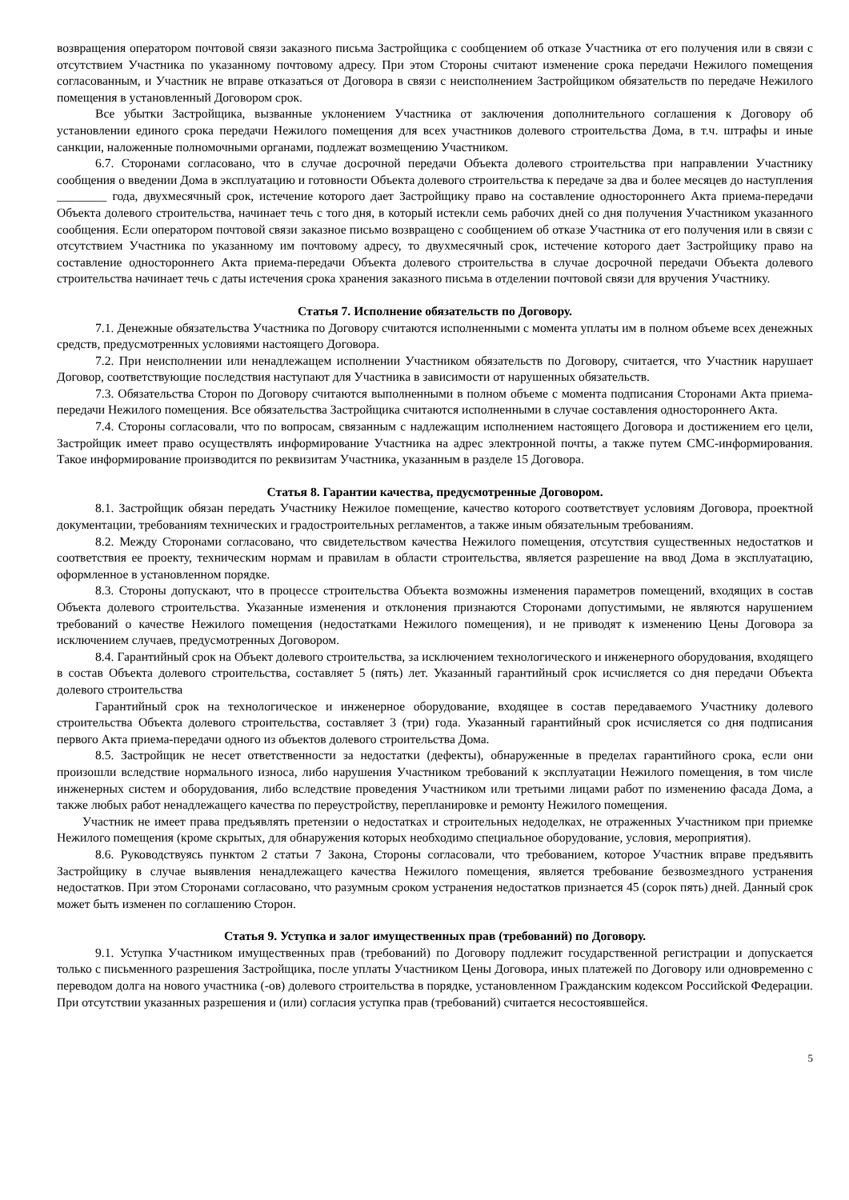возвращения оператором почтовой связи заказного письма Застройщика с сообщением об отказе Участника от его получения или в связи с отсутствием Участника по указанному почтовому адресу. При этом Стороны считают изменение срока передачи Нежилого помещения согласованным, и Участник не вправе отказаться от Договора в связи с неисполнением Застройщиком обязательств по передаче Нежилого помещения в установленный Договором срок.
Все убытки Застройщика, вызванные уклонением Участника от заключения дополнительного соглашения к Договору об установлении единого срока передачи Нежилого помещения для всех участников долевого строительства Дома, в т.ч. штрафы и иные санкции, наложенные полномочными органами, подлежат возмещению Участником.
6.7. Сторонами согласовано, что в случае досрочной передачи Объекта долевого строительства при направлении Участнику сообщения о введении Дома в эксплуатацию и готовности Объекта долевого строительства к передаче за два и более месяцев до наступления ________ года, двухмесячный срок, истечение которого дает Застройщику право на составление одностороннего Акта приема-передачи Объекта долевого строительства, начинает течь с того дня, в который истекли семь рабочих дней со дня получения Участником указанного сообщения. Если оператором почтовой связи заказное письмо возвращено с сообщением об отказе Участника от его получения или в связи с отсутствием Участника по указанному им почтовому адресу, то двухмесячный срок, истечение которого дает Застройщику право на составление одностороннего Акта приема-передачи Объекта долевого строительства в случае досрочной передачи Объекта долевого строительства начинает течь с даты истечения срока хранения заказного письма в отделении почтовой связи для вручения Участнику.
Статья 7. Исполнение обязательств по Договору.
7.1. Денежные обязательства Участника по Договору считаются исполненными с момента уплаты им в полном объеме всех денежных средств, предусмотренных условиями настоящего Договора.
7.2. При неисполнении или ненадлежащем исполнении Участником обязательств по Договору, считается, что Участник нарушает Договор, соответствующие последствия наступают для Участника в зависимости от нарушенных обязательств.
7.3. Обязательства Сторон по Договору считаются выполненными в полном объеме с момента подписания Сторонами Акта приема-передачи Нежилого помещения. Все обязательства Застройщика считаются исполненными в случае составления одностороннего Акта.
7.4. Стороны согласовали, что по вопросам, связанным с надлежащим исполнением настоящего Договора и достижением его цели, Застройщик имеет право осуществлять информирование Участника на адрес электронной почты, а также путем СМС-информирования. Такое информирование производится по реквизитам Участника, указанным в разделе 15 Договора.
Статья 8. Гарантии качества, предусмотренные Договором.
8.1. Застройщик обязан передать Участнику Нежилое помещение, качество которого соответствует условиям Договора, проектной документации, требованиям технических и градостроительных регламентов, а также иным обязательным требованиям.
8.2. Между Сторонами согласовано, что свидетельством качества Нежилого помещения, отсутствия существенных недостатков и соответствия ее проекту, техническим нормам и правилам в области строительства, является разрешение на ввод Дома в эксплуатацию, оформленное в установленном порядке.
8.3. Стороны допускают, что в процессе строительства Объекта возможны изменения параметров помещений, входящих в состав Объекта долевого строительства. Указанные изменения и отклонения признаются Сторонами допустимыми, не являются нарушением требований о качестве Нежилого помещения (недостатками Нежилого помещения), и не приводят к изменению Цены Договора за исключением случаев, предусмотренных Договором.
8.4. Гарантийный срок на Объект долевого строительства, за исключением технологического и инженерного оборудования, входящего в состав Объекта долевого строительства, составляет 5 (пять) лет. Указанный гарантийный срок исчисляется со дня передачи Объекта долевого строительства
Гарантийный срок на технологическое и инженерное оборудование, входящее в состав передаваемого Участнику долевого строительства Объекта долевого строительства, составляет 3 (три) года. Указанный гарантийный срок исчисляется со дня подписания первого Акта приема-передачи одного из объектов долевого строительства Дома.
8.5. Застройщик не несет ответственности за недостатки (дефекты), обнаруженные в пределах гарантийного срока, если они произошли вследствие нормального износа, либо нарушения Участником требований к эксплуатации Нежилого помещения, в том числе инженерных систем и оборудования, либо вследствие проведения Участником или третьими лицами работ по изменению фасада Дома, а также любых работ ненадлежащего качества по переустройству, перепланировке и ремонту Нежилого помещения.
Участник не имеет права предъявлять претензии о недостатках и строительных недоделках, не отраженных Участником при приемке Нежилого помещения (кроме скрытых, для обнаружения которых необходимо специальное оборудование, условия, мероприятия).
8.6. Руководствуясь пунктом 2 статьи 7 Закона, Стороны согласовали, что требованием, которое Участник вправе предъявить Застройщику в случае выявления ненадлежащего качества Нежилого помещения, является требование безвозмездного устранения недостатков. При этом Сторонами согласовано, что разумным сроком устранения недостатков признается 45 (сорок пять) дней. Данный срок может быть изменен по соглашению Сторон.
Статья 9. Уступка и залог имущественных прав (требований) по Договору.
9.1. Уступка Участником имущественных прав (требований) по Договору подлежит государственной регистрации и допускается только с письменного разрешения Застройщика, после уплаты Участником Цены Договора, иных платежей по Договору или одновременно с переводом долга на нового участника (-ов) долевого строительства в порядке, установленном Гражданским кодексом Российской Федерации. При отсутствии указанных разрешения и (или) согласия уступка прав (требований) считается несостоявшейся.
5